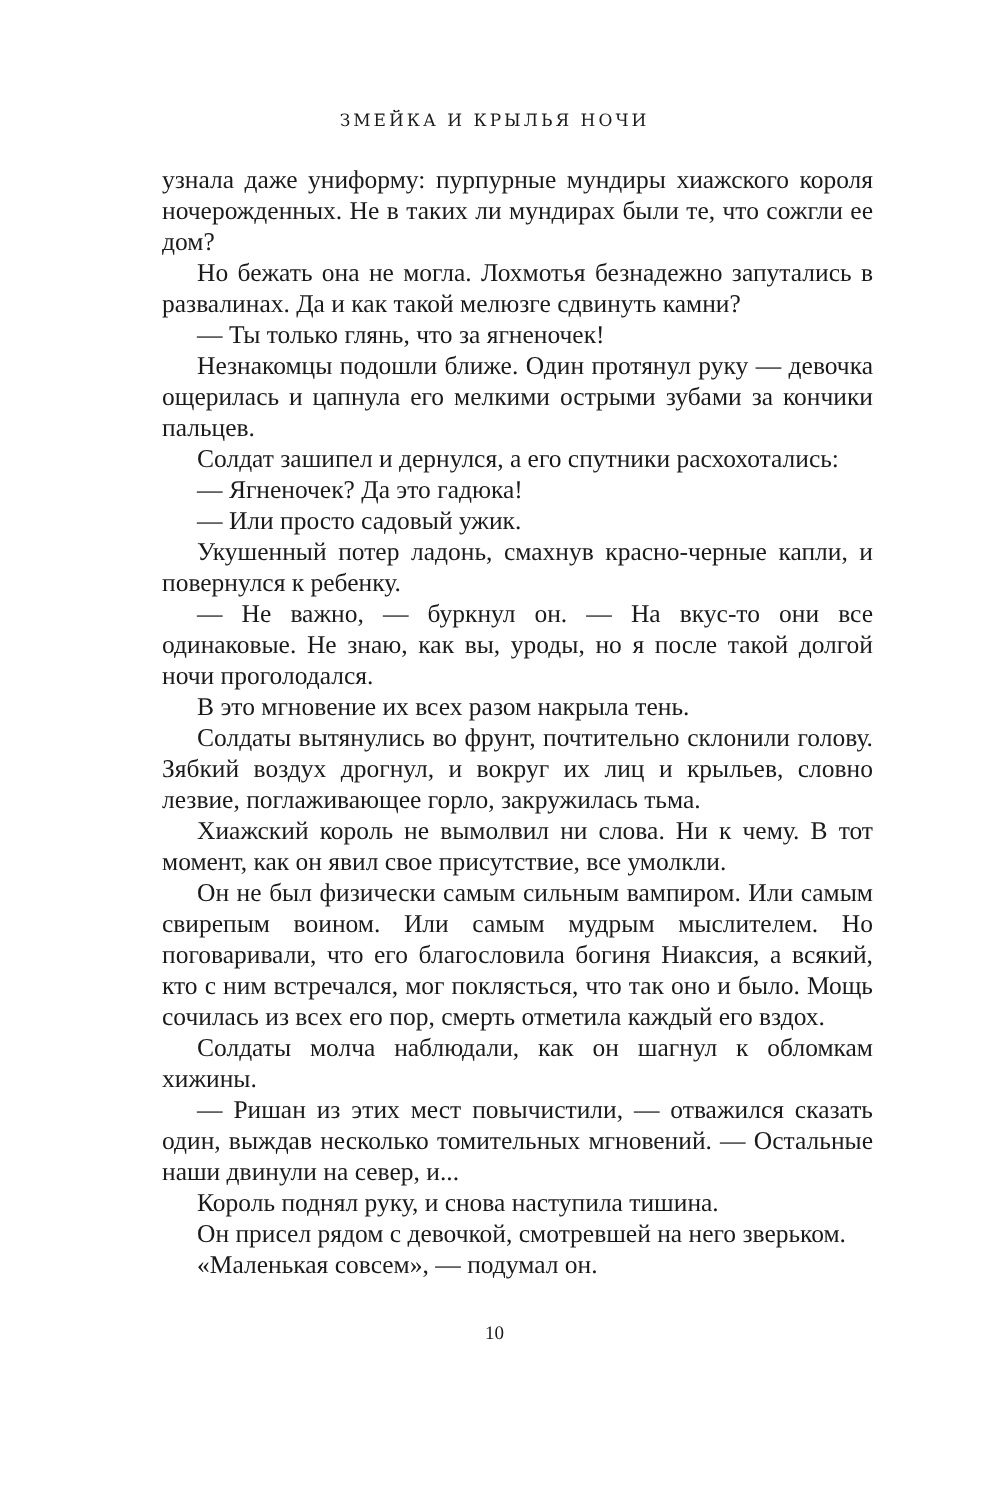ЗМЕЙКА И КРЫЛЬЯ НОЧИ
узнала даже униформу: пурпурные мундиры хиажского короля ночерожденных. Не в таких ли мундирах были те, что сожгли ее дом?
Но бежать она не могла. Лохмотья безнадежно запутались в развалинах. Да и как такой мелюзге сдвинуть камни?
— Ты только глянь, что за ягненочек!
Незнакомцы подошли ближе. Один протянул руку — девочка ощерилась и цапнула его мелкими острыми зубами за кончики пальцев.
Солдат зашипел и дернулся, а его спутники расхохотались:
— Ягненочек? Да это гадюка!
— Или просто садовый ужик.
Укушенный потер ладонь, смахнув красно-черные капли, и повернулся к ребенку.
— Не важно, — буркнул он. — На вкус-то они все одинаковые. Не знаю, как вы, уроды, но я после такой долгой ночи проголодался.
В это мгновение их всех разом накрыла тень.
Солдаты вытянулись во фрунт, почтительно склонили голову. Зябкий воздух дрогнул, и вокруг их лиц и крыльев, словно лезвие, поглаживающее горло, закружилась тьма.
Хиажский король не вымолвил ни слова. Ни к чему. В тот момент, как он явил свое присутствие, все умолкли.
Он не был физически самым сильным вампиром. Или самым свирепым воином. Или самым мудрым мыслителем. Но поговаривали, что его благословила богиня Ниаксия, а всякий, кто с ним встречался, мог поклясться, что так оно и было. Мощь сочилась из всех его пор, смерть отметила каждый его вздох.
Солдаты молча наблюдали, как он шагнул к обломкам хижины.
— Ришан из этих мест повычистили, — отважился сказать один, выждав несколько томительных мгновений. — Остальные наши двинули на север, и...
Король поднял руку, и снова наступила тишина.
Он присел рядом с девочкой, смотревшей на него зверьком.
«Маленькая совсем», — подумал он.
10